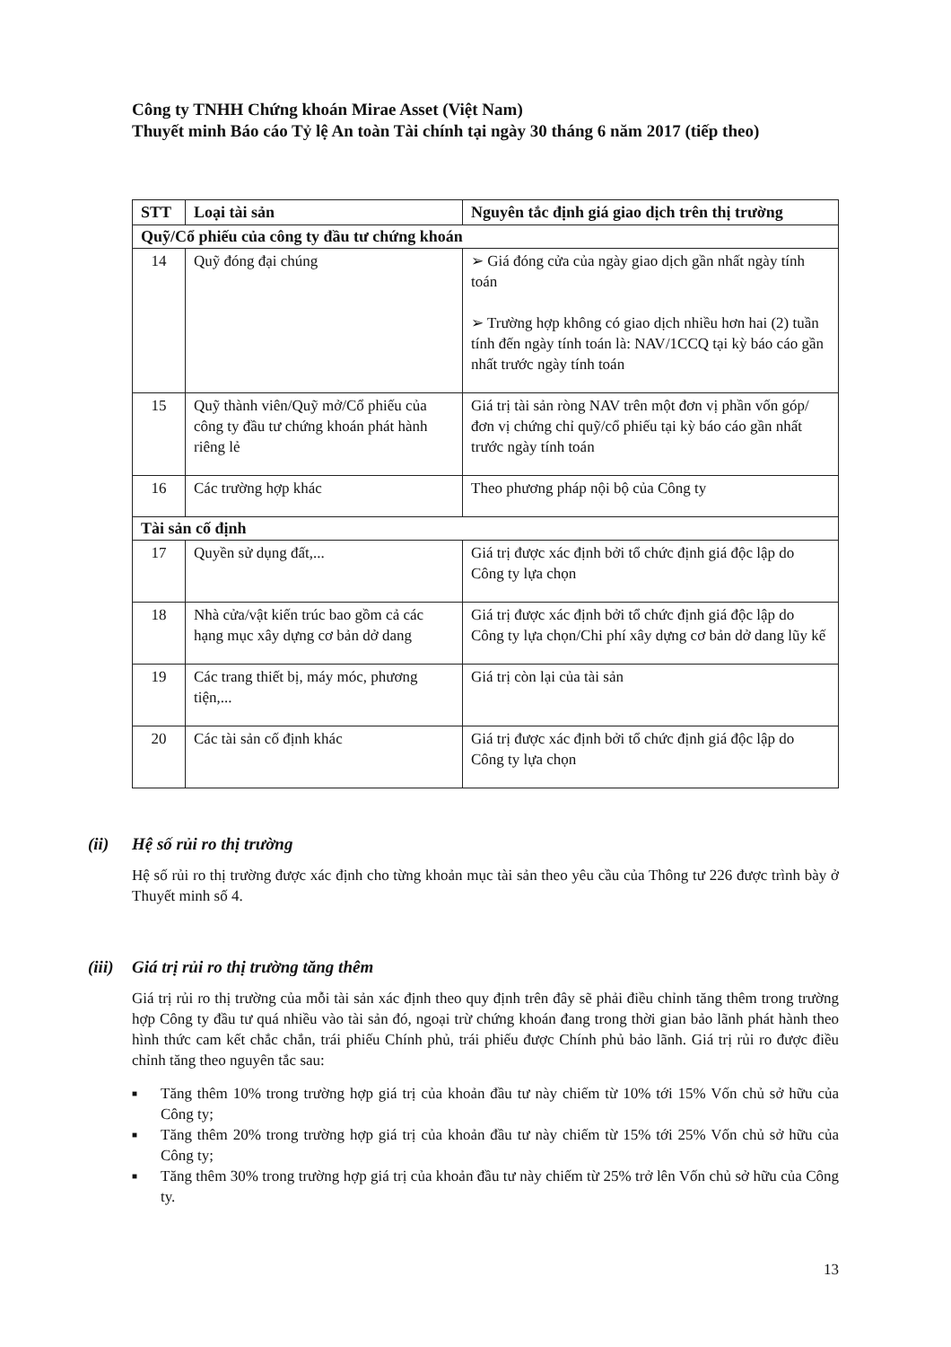Công ty TNHH Chứng khoán Mirae Asset (Việt Nam)
Thuyết minh Báo cáo Tỷ lệ An toàn Tài chính tại ngày 30 tháng 6 năm 2017 (tiếp theo)
| STT | Loại tài sản | Nguyên tắc định giá giao dịch trên thị trường |
| --- | --- | --- |
| Quỹ/Cổ phiếu của công ty đầu tư chứng khoán | | |
| 14 | Quỹ đóng đại chúng | ➢ Giá đóng cửa của ngày giao dịch gần nhất ngày tính toán ➢ Trường hợp không có giao dịch nhiều hơn hai (2) tuần tính đến ngày tính toán là: NAV/1CCQ tại kỳ báo cáo gần nhất trước ngày tính toán |
| 15 | Quỹ thành viên/Quỹ mở/Cổ phiếu của công ty đầu tư chứng khoán phát hành riêng lẻ | Giá trị tài sản ròng NAV trên một đơn vị phần vốn góp/đơn vị chứng chỉ quỹ/cổ phiếu tại kỳ báo cáo gần nhất trước ngày tính toán |
| 16 | Các trường hợp khác | Theo phương pháp nội bộ của Công ty |
| Tài sản cố định | | |
| 17 | Quyền sử dụng đất,... | Giá trị được xác định bởi tổ chức định giá độc lập do Công ty lựa chọn |
| 18 | Nhà cửa/vật kiến trúc bao gồm cả các hạng mục xây dựng cơ bản dở dang | Giá trị được xác định bởi tổ chức định giá độc lập do Công ty lựa chọn/Chi phí xây dựng cơ bản dở dang lũy kế |
| 19 | Các trang thiết bị, máy móc, phương tiện,... | Giá trị còn lại của tài sản |
| 20 | Các tài sản cố định khác | Giá trị được xác định bởi tổ chức định giá độc lập do Công ty lựa chọn |
(ii) Hệ số rủi ro thị trường
Hệ số rủi ro thị trường được xác định cho từng khoản mục tài sản theo yêu cầu của Thông tư 226 được trình bày ở Thuyết minh số 4.
(iii) Giá trị rủi ro thị trường tăng thêm
Giá trị rủi ro thị trường của mỗi tài sản xác định theo quy định trên đây sẽ phải điều chỉnh tăng thêm trong trường hợp Công ty đầu tư quá nhiều vào tài sản đó, ngoại trừ chứng khoán đang trong thời gian bảo lãnh phát hành theo hình thức cam kết chắc chắn, trái phiếu Chính phủ, trái phiếu được Chính phủ bảo lãnh. Giá trị rủi ro được điều chỉnh tăng theo nguyên tắc sau:
■ Tăng thêm 10% trong trường hợp giá trị của khoản đầu tư này chiếm từ 10% tới 15% Vốn chủ sở hữu của Công ty;
■ Tăng thêm 20% trong trường hợp giá trị của khoản đầu tư này chiếm từ 15% tới 25% Vốn chủ sở hữu của Công ty;
■ Tăng thêm 30% trong trường hợp giá trị của khoản đầu tư này chiếm từ 25% trở lên Vốn chủ sở hữu của Công ty.
13